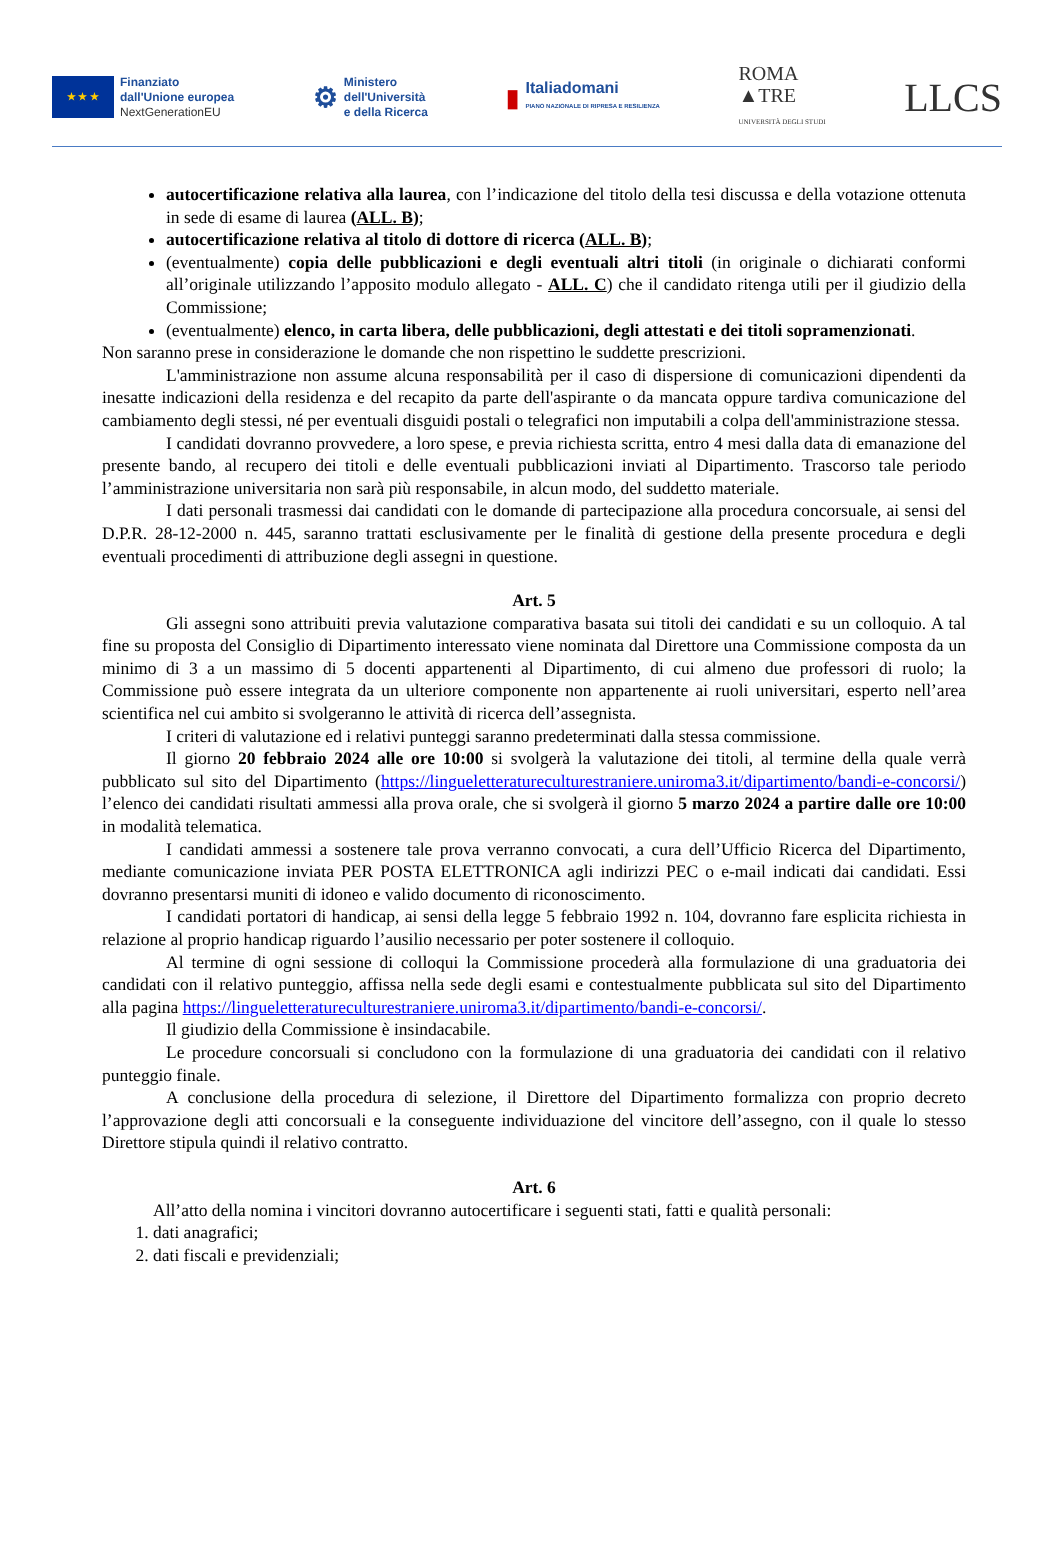★ ★ ★
Finanziato
dall'Unione europea
NextGenerationEU
⚙
Ministero
dell'Università
e della Ricerca
▮
Italiadomani
PIANO NAZIONALE DI RIPRESA E RESILIENZA
ROMA
▲TRE
UNIVERSITÀ DEGLI STUDI
LLCS
autocertificazione relativa alla laurea, con l’indicazione del titolo della tesi discussa e della votazione ottenuta in sede di esame di laurea (ALL. B);
autocertificazione relativa al titolo di dottore di ricerca (ALL. B);
(eventualmente) copia delle pubblicazioni e degli eventuali altri titoli (in originale o dichiarati conformi all’originale utilizzando l’apposito modulo allegato - ALL. C) che il candidato ritenga utili per il giudizio della Commissione;
(eventualmente) elenco, in carta libera, delle pubblicazioni, degli attestati e dei titoli sopramenzionati.
Non saranno prese in considerazione le domande che non rispettino le suddette prescrizioni.
L'amministrazione non assume alcuna responsabilità per il caso di dispersione di comunicazioni dipendenti da inesatte indicazioni della residenza e del recapito da parte dell'aspirante o da mancata oppure tardiva comunicazione del cambiamento degli stessi, né per eventuali disguidi postali o telegrafici non imputabili a colpa dell'amministrazione stessa.
I candidati dovranno provvedere, a loro spese, e previa richiesta scritta, entro 4 mesi dalla data di emanazione del presente bando, al recupero dei titoli e delle eventuali pubblicazioni inviati al Dipartimento. Trascorso tale periodo l’amministrazione universitaria non sarà più responsabile, in alcun modo, del suddetto materiale.
I dati personali trasmessi dai candidati con le domande di partecipazione alla procedura concorsuale, ai sensi del D.P.R. 28-12-2000 n. 445, saranno trattati esclusivamente per le finalità di gestione della presente procedura e degli eventuali procedimenti di attribuzione degli assegni in questione.
Art. 5
Gli assegni sono attribuiti previa valutazione comparativa basata sui titoli dei candidati e su un colloquio. A tal fine su proposta del Consiglio di Dipartimento interessato viene nominata dal Direttore una Commissione composta da un minimo di 3 a un massimo di 5 docenti appartenenti al Dipartimento, di cui almeno due professori di ruolo; la Commissione può essere integrata da un ulteriore componente non appartenente ai ruoli universitari, esperto nell’area scientifica nel cui ambito si svolgeranno le attività di ricerca dell’assegnista.
I criteri di valutazione ed i relativi punteggi saranno predeterminati dalla stessa commissione.
Il giorno 20 febbraio 2024 alle ore 10:00 si svolgerà la valutazione dei titoli, al termine della quale verrà pubblicato sul sito del Dipartimento (https://lingueletteratureculturestraniere.uniroma3.it/dipartimento/bandi-e-concorsi/) l’elenco dei candidati risultati ammessi alla prova orale, che si svolgerà il giorno 5 marzo 2024 a partire dalle ore 10:00 in modalità telematica.
I candidati ammessi a sostenere tale prova verranno convocati, a cura dell’Ufficio Ricerca del Dipartimento, mediante comunicazione inviata PER POSTA ELETTRONICA agli indirizzi PEC o e-mail indicati dai candidati. Essi dovranno presentarsi muniti di idoneo e valido documento di riconoscimento.
I candidati portatori di handicap, ai sensi della legge 5 febbraio 1992 n. 104, dovranno fare esplicita richiesta in relazione al proprio handicap riguardo l’ausilio necessario per poter sostenere il colloquio.
Al termine di ogni sessione di colloqui la Commissione procederà alla formulazione di una graduatoria dei candidati con il relativo punteggio, affissa nella sede degli esami e contestualmente pubblicata sul sito del Dipartimento alla pagina https://lingueletteratureculturestraniere.uniroma3.it/dipartimento/bandi-e-concorsi/.
Il giudizio della Commissione è insindacabile.
Le procedure concorsuali si concludono con la formulazione di una graduatoria dei candidati con il relativo punteggio finale.
A conclusione della procedura di selezione, il Direttore del Dipartimento formalizza con proprio decreto l’approvazione degli atti concorsuali e la conseguente individuazione del vincitore dell’assegno, con il quale lo stesso Direttore stipula quindi il relativo contratto.
Art. 6
All’atto della nomina i vincitori dovranno autocertificare i seguenti stati, fatti e qualità personali:
1. dati anagrafici;
2. dati fiscali e previdenziali;